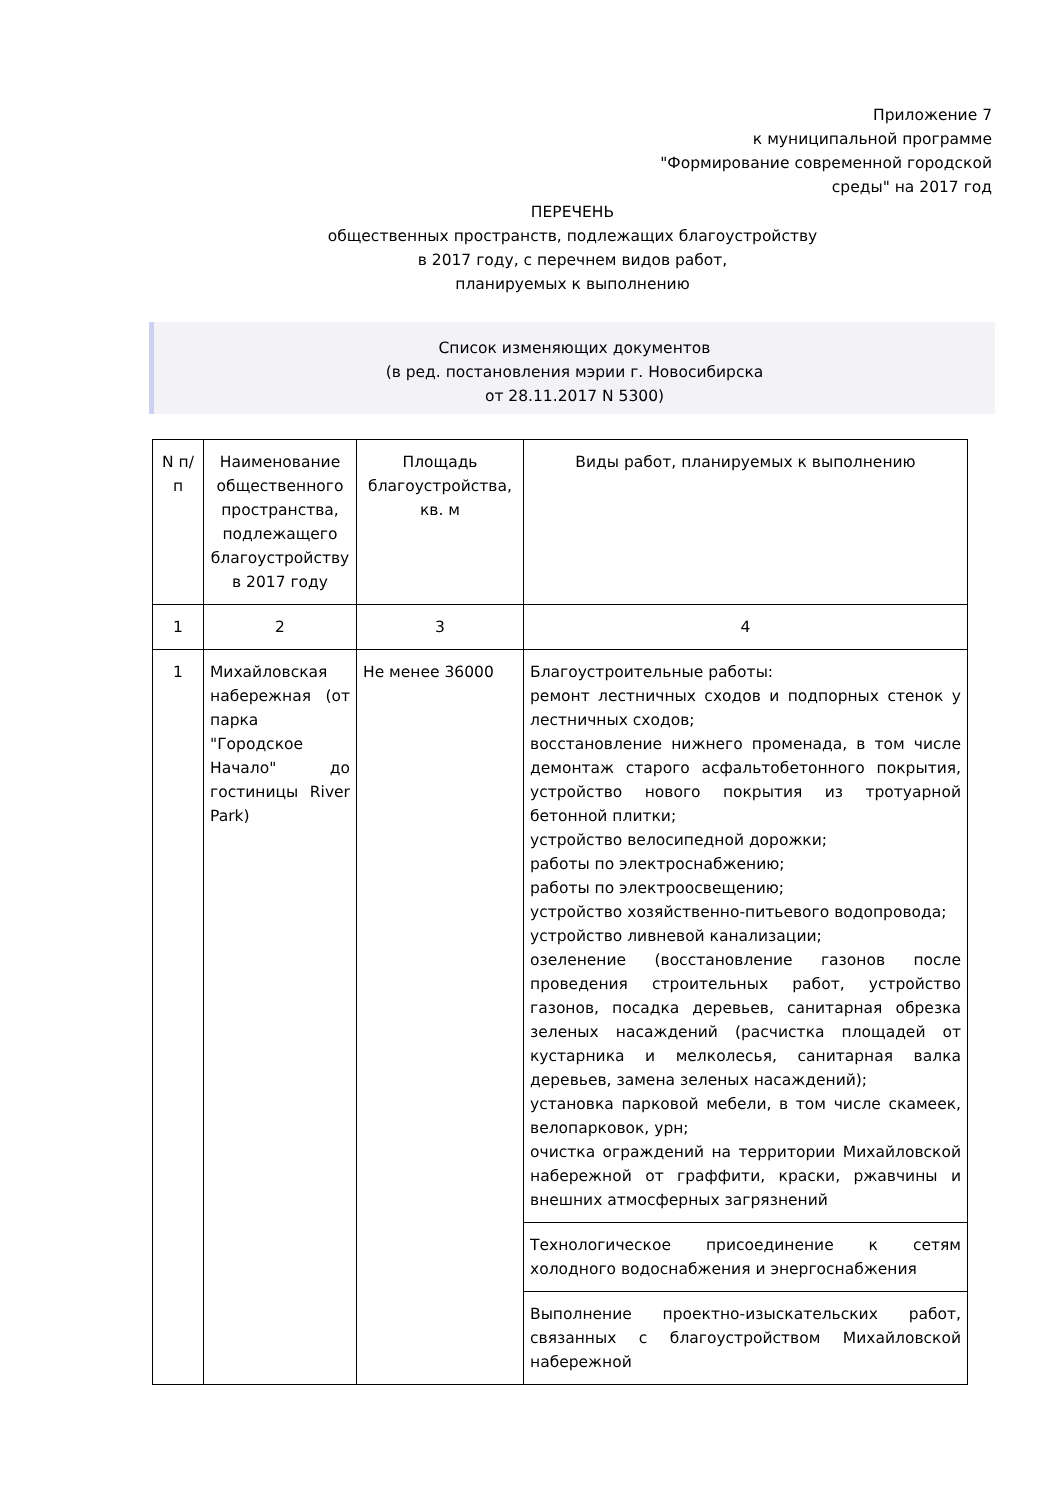Приложение 7
к муниципальной программе
"Формирование современной городской
среды" на 2017 год
ПЕРЕЧЕНЬ
общественных пространств, подлежащих благоустройству
в 2017 году, с перечнем видов работ,
планируемых к выполнению
Список изменяющих документов
(в ред. постановления мэрии г. Новосибирска
от 28.11.2017 N 5300)
| N п/п | Наименование общественного пространства, подлежащего благоустройству в 2017 году | Площадь благоустройства, кв. м | Виды работ, планируемых к выполнению |
| 1 | 2 | 3 | 4 |
| 1 | Михайловская набережная (от парка "Городское Начало" до гостиницы River Park) | Не менее 36000 | Благоустроительные работы: ремонт лестничных сходов и подпорных стенок у лестничных сходов; восстановление нижнего променада, в том числе демонтаж старого асфальтобетонного покрытия, устройство нового покрытия из тротуарной бетонной плитки; устройство велосипедной дорожки; работы по электроснабжению; работы по электроосвещению; устройство хозяйственно-питьевого водопровода; устройство ливневой канализации; озеленение (восстановление газонов после проведения строительных работ, устройство газонов, посадка деревьев, санитарная обрезка зеленых насаждений (расчистка площадей от кустарника и мелколесья, санитарная валка деревьев, замена зеленых насаждений); установка парковой мебели, в том числе скамеек, велопарковок, урн; очистка ограждений на территории Михайловской набережной от граффити, краски, ржавчины и внешних атмосферных загрязнений |
| | | | Технологическое присоединение к сетям холодного водоснабжения и энергоснабжения |
| | | | Выполнение проектно-изыскательских работ, связанных с благоустройством Михайловской набережной |